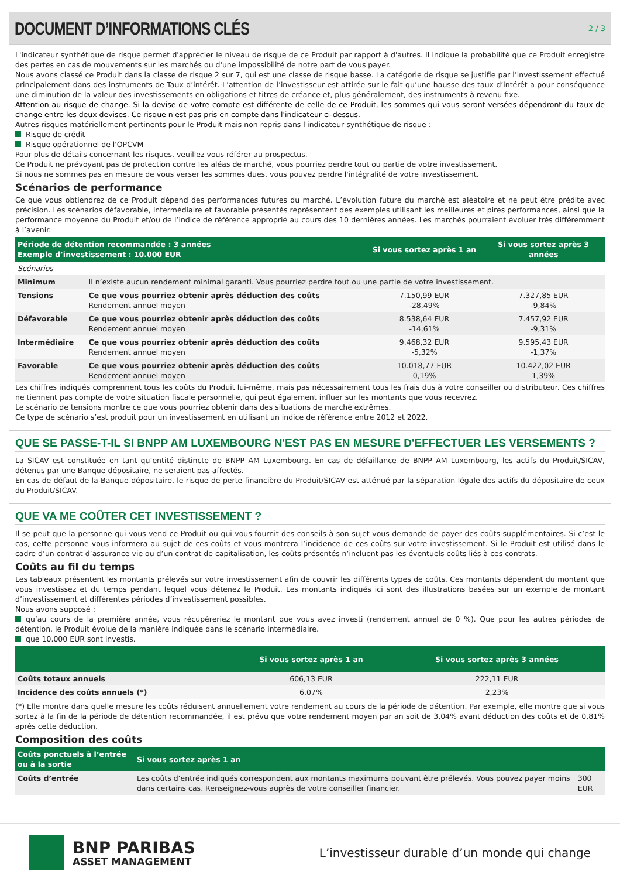DOCUMENT D’INFORMATIONS CLÉS
2 / 3
L'indicateur synthétique de risque permet d'apprécier le niveau de risque de ce Produit par rapport à d'autres. Il indique la probabilité que ce Produit enregistre des pertes en cas de mouvements sur les marchés ou d'une impossibilité de notre part de vous payer.
Nous avons classé ce Produit dans la classe de risque 2 sur 7, qui est une classe de risque basse. La catégorie de risque se justifie par l’investissement effectué principalement dans des instruments de Taux d’intérêt. L’attention de l’investisseur est attirée sur le fait qu’une hausse des taux d’intérêt a pour conséquence une diminution de la valeur des investissements en obligations et titres de créance et, plus généralement, des instruments à revenu fixe.
Attention au risque de change. Si la devise de votre compte est différente de celle de ce Produit, les sommes qui vous seront versées dépendront du taux de change entre les deux devises. Ce risque n'est pas pris en compte dans l'indicateur ci-dessus.
Autres risques matériellement pertinents pour le Produit mais non repris dans l'indicateur synthétique de risque :
Risque de crédit
Risque opérationnel de l'OPCVM
Pour plus de détails concernant les risques, veuillez vous référer au prospectus.
Ce Produit ne prévoyant pas de protection contre les aléas de marché, vous pourriez perdre tout ou partie de votre investissement.
Si nous ne sommes pas en mesure de vous verser les sommes dues, vous pouvez perdre l'intégralité de votre investissement.
Scénarios de performance
Ce que vous obtiendrez de ce Produit dépend des performances futures du marché. L’évolution future du marché est aléatoire et ne peut être prédite avec précision. Les scénarios défavorable, intermédiaire et favorable présentés représentent des exemples utilisant les meilleures et pires performances, ainsi que la performance moyenne du Produit et/ou de l’indice de référence approprié au cours des 10 dernières années. Les marchés pourraient évoluer très différemment à l’avenir.
| Période de détention recommandée : 3 années Exemple d’investissement : 10.000 EUR | | Si vous sortez après 1 an | Si vous sortez après 3 années | |
| --- | --- | --- | --- | --- |
| Scénarios | | | | |
| Minimum | Il n’existe aucun rendement minimal garanti. Vous pourriez perdre tout ou une partie de votre investissement. | | | |
| Tensions | Ce que vous pourriez obtenir après déduction des coûts Rendement annuel moyen | 7.150,99 EUR -28,49% | 7.327,85 EUR -9,84% | |
| Défavorable | Ce que vous pourriez obtenir après déduction des coûts Rendement annuel moyen | 8.538,64 EUR -14,61% | 7.457,92 EUR -9,31% | |
| Intermédiaire | Ce que vous pourriez obtenir après déduction des coûts Rendement annuel moyen | 9.468,32 EUR -5,32% | 9.595,43 EUR -1,37% | |
| Favorable | Ce que vous pourriez obtenir après déduction des coûts Rendement annuel moyen | 10.018,77 EUR 0,19% | 10.422,02 EUR 1,39% | |
Les chiffres indiqués comprennent tous les coûts du Produit lui-même, mais pas nécessairement tous les frais dus à votre conseiller ou distributeur. Ces chiffres ne tiennent pas compte de votre situation fiscale personnelle, qui peut également influer sur les montants que vous recevrez.
Le scénario de tensions montre ce que vous pourriez obtenir dans des situations de marché extrêmes.
Ce type de scénario s’est produit pour un investissement en utilisant un indice de référence entre 2012 et 2022.
QUE SE PASSE-T-IL SI BNPP AM LUXEMBOURG N'EST PAS EN MESURE D'EFFECTUER LES VERSEMENTS ?
La SICAV est constituée en tant qu’entité distincte de BNPP AM Luxembourg. En cas de défaillance de BNPP AM Luxembourg, les actifs du Produit/SICAV, détenus par une Banque dépositaire, ne seraient pas affectés.
En cas de défaut de la Banque dépositaire, le risque de perte financière du Produit/SICAV est atténué par la séparation légale des actifs du dépositaire de ceux du Produit/SICAV.
QUE VA ME COÛTER CET INVESTISSEMENT ?
Il se peut que la personne qui vous vend ce Produit ou qui vous fournit des conseils à son sujet vous demande de payer des coûts supplémentaires. Si c’est le cas, cette personne vous informera au sujet de ces coûts et vous montrera l’incidence de ces coûts sur votre investissement. Si le Produit est utilisé dans le cadre d’un contrat d’assurance vie ou d’un contrat de capitalisation, les coûts présentés n’incluent pas les éventuels coûts liés à ces contrats.
Coûts au fil du temps
Les tableaux présentent les montants prélevés sur votre investissement afin de couvrir les différents types de coûts. Ces montants dépendent du montant que vous investissez et du temps pendant lequel vous détenez le Produit. Les montants indiqués ici sont des illustrations basées sur un exemple de montant d’investissement et différentes périodes d’investissement possibles.
Nous avons supposé :
qu’au cours de la première année, vous récupéreriez le montant que vous avez investi (rendement annuel de 0 %). Que pour les autres périodes de détention, le Produit évolue de la manière indiquée dans le scénario intermédiaire.
que 10.000 EUR sont investis.
| | Si vous sortez après 1 an | Si vous sortez après 3 années | |
| --- | --- | --- | --- |
| Coûts totaux annuels | 606,13 EUR | 222,11 EUR | |
| Incidence des coûts annuels (*) | 6,07% | 2,23% | |
(*) Elle montre dans quelle mesure les coûts réduisent annuellement votre rendement au cours de la période de détention. Par exemple, elle montre que si vous sortez à la fin de la période de détention recommandée, il est prévu que votre rendement moyen par an soit de 3,04% avant déduction des coûts et de 0,81% après cette déduction.
Composition des coûts
| Coûts ponctuels à l’entrée ou à la sortie | Si vous sortez après 1 an | |
| --- | --- | --- |
| Coûts d’entrée | Les coûts d’entrée indiqués correspondent aux montants maximums pouvant être prélevés. Vous pouvez payer moins dans certains cas. Renseignez-vous auprès de votre conseiller financier. | 300 EUR |
BNP PARIBAS
ASSET MANAGEMENT
L’investisseur durable d’un monde qui change